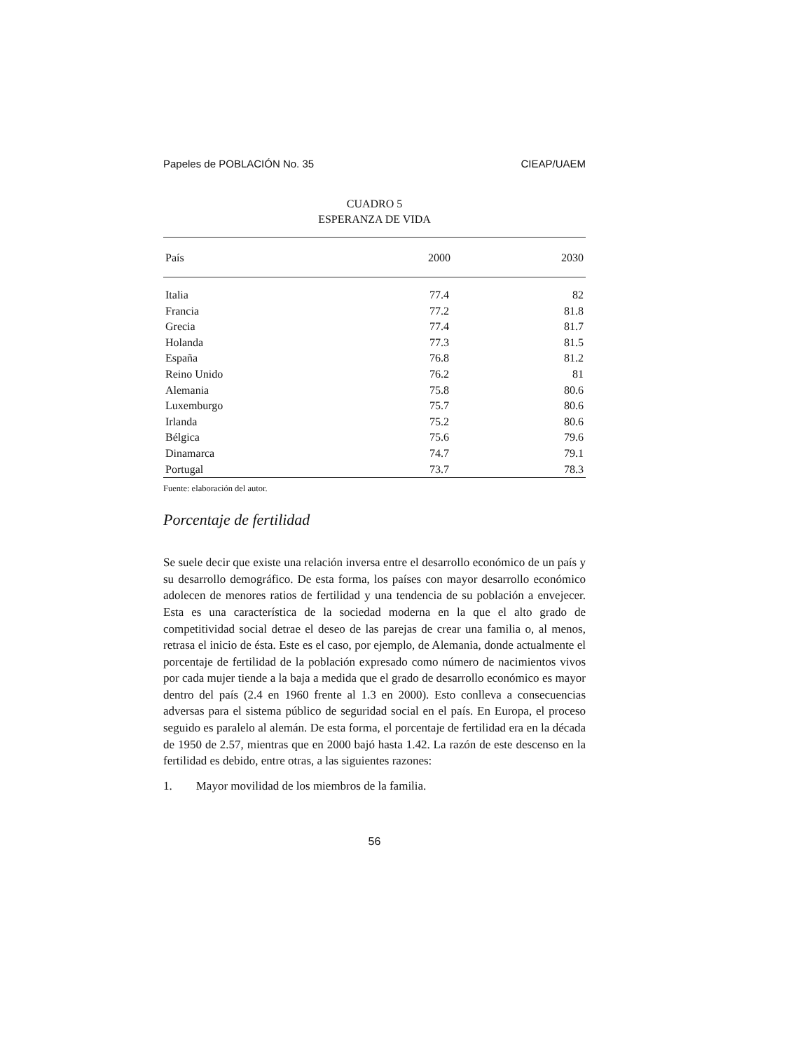Papeles de POBLACIÓN No. 35 CIEAP/UAEM
CUADRO 5
ESPERANZA DE VIDA
| País | 2000 | 2030 |
| --- | --- | --- |
| Italia | 77.4 | 82 |
| Francia | 77.2 | 81.8 |
| Grecia | 77.4 | 81.7 |
| Holanda | 77.3 | 81.5 |
| España | 76.8 | 81.2 |
| Reino Unido | 76.2 | 81 |
| Alemania | 75.8 | 80.6 |
| Luxemburgo | 75.7 | 80.6 |
| Irlanda | 75.2 | 80.6 |
| Bélgica | 75.6 | 79.6 |
| Dinamarca | 74.7 | 79.1 |
| Portugal | 73.7 | 78.3 |
Fuente: elaboración del autor.
Porcentaje de fertilidad
Se suele decir que existe una relación inversa entre el desarrollo económico de un país y su desarrollo demográfico. De esta forma, los países con mayor desarrollo económico adolecen de menores ratios de fertilidad y una tendencia de su población a envejecer. Esta es una característica de la sociedad moderna en la que el alto grado de competitividad social detrae el deseo de las parejas de crear una familia o, al menos, retrasa el inicio de ésta. Este es el caso, por ejemplo, de Alemania, donde actualmente el porcentaje de fertilidad de la población expresado como número de nacimientos vivos por cada mujer tiende a la baja a medida que el grado de desarrollo económico es mayor dentro del país (2.4 en 1960 frente al 1.3 en 2000). Esto conlleva a consecuencias adversas para el sistema público de seguridad social en el país. En Europa, el proceso seguido es paralelo al alemán. De esta forma, el porcentaje de fertilidad era en la década de 1950 de 2.57, mientras que en 2000 bajó hasta 1.42. La razón de este descenso en la fertilidad es debido, entre otras, a las siguientes razones:
1. Mayor movilidad de los miembros de la familia.
56